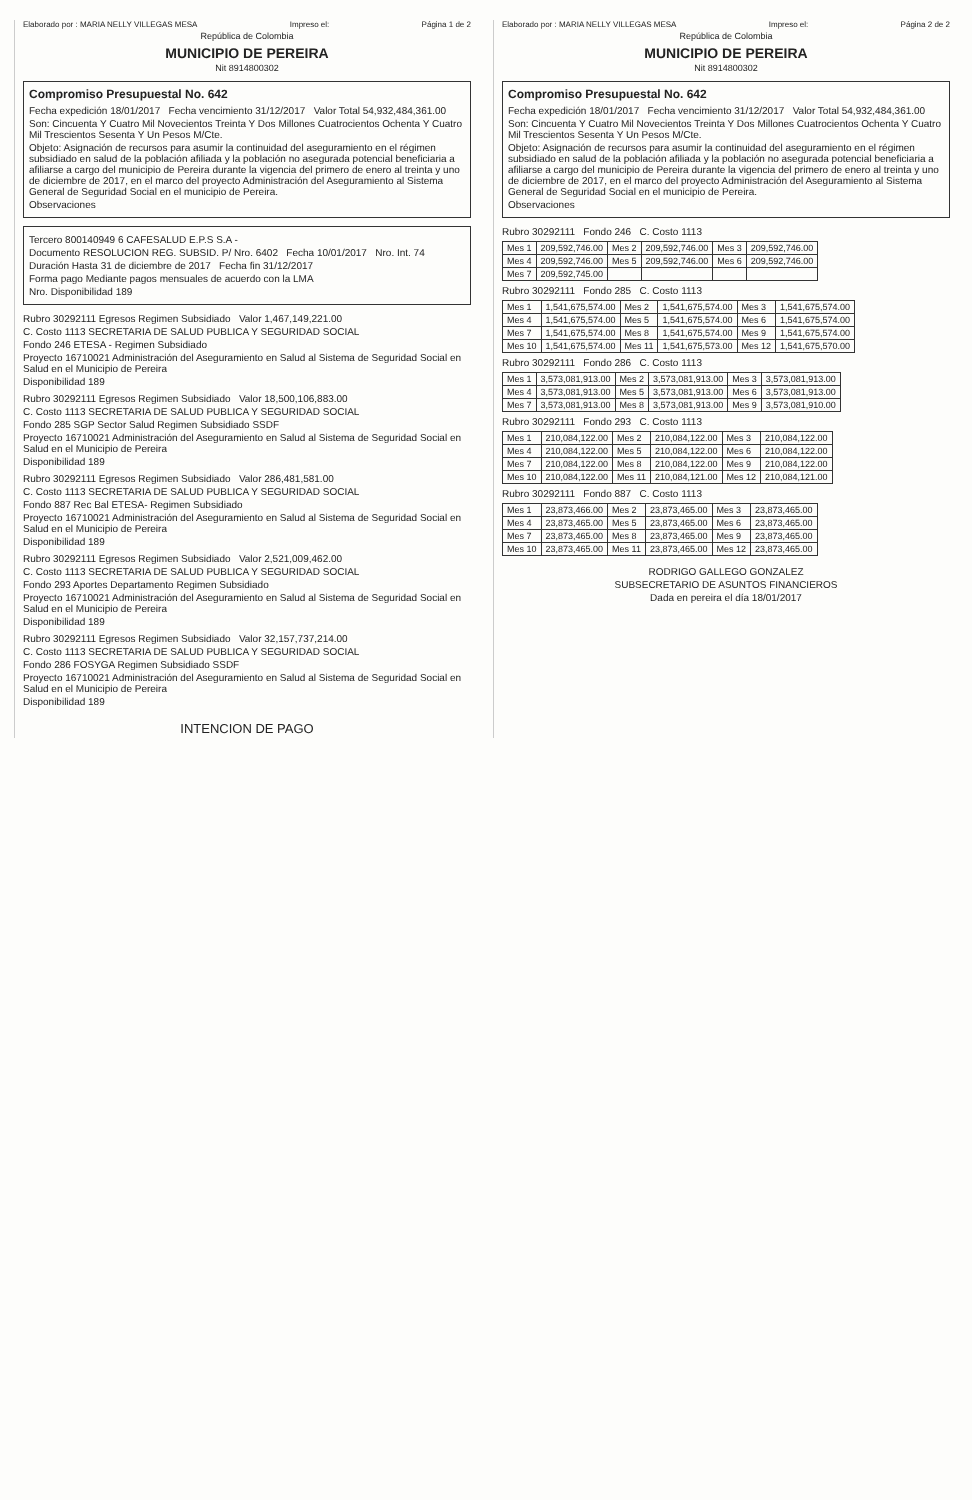Elaborado por : MARIA NELLY VILLEGAS MESA Impreso el: Página 1 de 2
República de Colombia
MUNICIPIO DE PEREIRA
Nit 8914800302
Compromiso Presupuestal No. 642
Fecha expedición 18/01/2017 Fecha vencimiento 31/12/2017 Valor Total 54,932,484,361.00
Son: Cincuenta Y Cuatro Mil Novecientos Treinta Y Dos Millones Cuatrocientos Ochenta Y Cuatro Mil Trescientos Sesenta Y Un Pesos M/Cte.
Objeto: Asignación de recursos para asumir la continuidad del aseguramiento en el régimen subsidiado en salud de la población afiliada y la población no asegurada potencial beneficiaria a afiliarse a cargo del municipio de Pereira durante la vigencia del primero de enero al treinta y uno de diciembre de 2017, en el marco del proyecto Administración del Aseguramiento al Sistema General de Seguridad Social en el municipio de Pereira.
Observaciones
Tercero 800140949 6 CAFESALUD E.P.S S.A -
Documento RESOLUCION REG. SUBSID. P/ Nro. 6402 Fecha 10/01/2017 Nro. Int. 74
Duración Hasta 31 de diciembre de 2017 Fecha fin 31/12/2017
Forma pago Mediante pagos mensuales de acuerdo con la LMA
Nro. Disponibilidad 189
Rubro 30292111 Egresos Regimen Subsidiado Valor 1,467,149,221.00
C. Costo 1113 SECRETARIA DE SALUD PUBLICA Y SEGURIDAD SOCIAL
Fondo 246 ETESA - Regimen Subsidiado
Proyecto 16710021 Administración del Aseguramiento en Salud al Sistema de Seguridad Social en Salud en el Municipio de Pereira
Disponibilidad 189
Rubro 30292111 Egresos Regimen Subsidiado Valor 18,500,106,883.00
C. Costo 1113 SECRETARIA DE SALUD PUBLICA Y SEGURIDAD SOCIAL
Fondo 285 SGP Sector Salud Regimen Subsidiado SSDF
Proyecto 16710021 Administración del Aseguramiento en Salud al Sistema de Seguridad Social en Salud en el Municipio de Pereira
Disponibilidad 189
Rubro 30292111 Egresos Regimen Subsidiado Valor 286,481,581.00
C. Costo 1113 SECRETARIA DE SALUD PUBLICA Y SEGURIDAD SOCIAL
Fondo 887 Rec Bal ETESA- Regimen Subsidiado
Proyecto 16710021 Administración del Aseguramiento en Salud al Sistema de Seguridad Social en Salud en el Municipio de Pereira
Disponibilidad 189
Rubro 30292111 Egresos Regimen Subsidiado Valor 2,521,009,462.00
C. Costo 1113 SECRETARIA DE SALUD PUBLICA Y SEGURIDAD SOCIAL
Fondo 293 Aportes Departamento Regimen Subsidiado
Proyecto 16710021 Administración del Aseguramiento en Salud al Sistema de Seguridad Social en Salud en el Municipio de Pereira
Disponibilidad 189
Rubro 30292111 Egresos Regimen Subsidiado Valor 32,157,737,214.00
C. Costo 1113 SECRETARIA DE SALUD PUBLICA Y SEGURIDAD SOCIAL
Fondo 286 FOSYGA Regimen Subsidiado SSDF
Proyecto 16710021 Administración del Aseguramiento en Salud al Sistema de Seguridad Social en Salud en el Municipio de Pereira
Disponibilidad 189
INTENCION DE PAGO
Elaborado por : MARIA NELLY VILLEGAS MESA Impreso el: Página 2 de 2
República de Colombia
MUNICIPIO DE PEREIRA
Nit 8914800302
Compromiso Presupuestal No. 642
Fecha expedición 18/01/2017 Fecha vencimiento 31/12/2017 Valor Total 54,932,484,361.00
Son: Cincuenta Y Cuatro Mil Novecientos Treinta Y Dos Millones Cuatrocientos Ochenta Y Cuatro Mil Trescientos Sesenta Y Un Pesos M/Cte.
Objeto: Asignación de recursos para asumir la continuidad del aseguramiento en el régimen subsidiado en salud de la población afiliada y la población no asegurada potencial beneficiaria a afiliarse a cargo del municipio de Pereira durante la vigencia del primero de enero al treinta y uno de diciembre de 2017, en el marco del proyecto Administración del Aseguramiento al Sistema General de Seguridad Social en el municipio de Pereira.
Observaciones
Rubro 30292111 Fondo 246 C. Costo 1113
| Mes 1 | 209,592,746.00 | Mes 2 | 209,592,746.00 | Mes 3 | 209,592,746.00 |
| Mes 4 | 209,592,746.00 | Mes 5 | 209,592,746.00 | Mes 6 | 209,592,746.00 |
| Mes 7 | 209,592,745.00 | | | | |
Rubro 30292111 Fondo 285 C. Costo 1113
| Mes 1 | 1,541,675,574.00 | Mes 2 | 1,541,675,574.00 | Mes 3 | 1,541,675,574.00 |
| Mes 4 | 1,541,675,574.00 | Mes 5 | 1,541,675,574.00 | Mes 6 | 1,541,675,574.00 |
| Mes 7 | 1,541,675,574.00 | Mes 8 | 1,541,675,574.00 | Mes 9 | 1,541,675,574.00 |
| Mes 10 | 1,541,675,574.00 | Mes 11 | 1,541,675,573.00 | Mes 12 | 1,541,675,570.00 |
Rubro 30292111 Fondo 286 C. Costo 1113
| Mes 1 | 3,573,081,913.00 | Mes 2 | 3,573,081,913.00 | Mes 3 | 3,573,081,913.00 |
| Mes 4 | 3,573,081,913.00 | Mes 5 | 3,573,081,913.00 | Mes 6 | 3,573,081,913.00 |
| Mes 7 | 3,573,081,913.00 | Mes 8 | 3,573,081,913.00 | Mes 9 | 3,573,081,910.00 |
Rubro 30292111 Fondo 293 C. Costo 1113
| Mes 1 | 210,084,122.00 | Mes 2 | 210,084,122.00 | Mes 3 | 210,084,122.00 |
| Mes 4 | 210,084,122.00 | Mes 5 | 210,084,122.00 | Mes 6 | 210,084,122.00 |
| Mes 7 | 210,084,122.00 | Mes 8 | 210,084,122.00 | Mes 9 | 210,084,122.00 |
| Mes 10 | 210,084,122.00 | Mes 11 | 210,084,121.00 | Mes 12 | 210,084,121.00 |
Rubro 30292111 Fondo 887 C. Costo 1113
| Mes 1 | 23,873,466.00 | Mes 2 | 23,873,465.00 | Mes 3 | 23,873,465.00 |
| Mes 4 | 23,873,465.00 | Mes 5 | 23,873,465.00 | Mes 6 | 23,873,465.00 |
| Mes 7 | 23,873,465.00 | Mes 8 | 23,873,465.00 | Mes 9 | 23,873,465.00 |
| Mes 10 | 23,873,465.00 | Mes 11 | 23,873,465.00 | Mes 12 | 23,873,465.00 |
RODRIGO GALLEGO GONZALEZ
SUBSECRETARIO DE ASUNTOS FINANCIEROS
Dada en pereira el día 18/01/2017